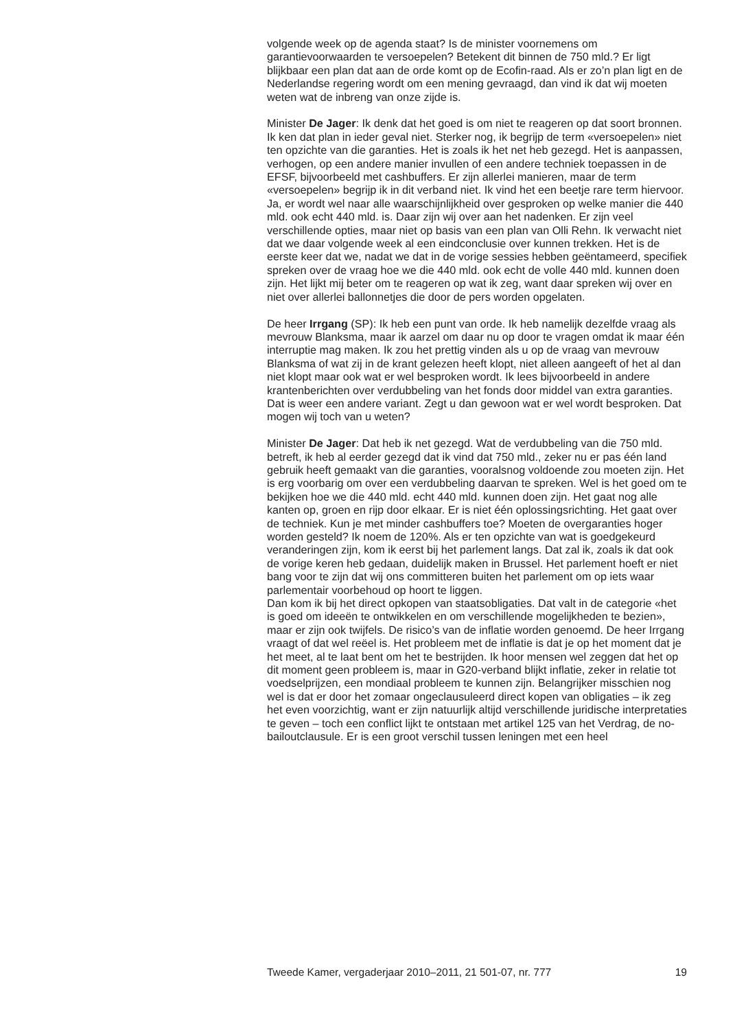volgende week op de agenda staat? Is de minister voornemens om garantievoorwaarden te versoepelen? Betekent dit binnen de 750 mld.? Er ligt blijkbaar een plan dat aan de orde komt op de Ecofin-raad. Als er zo’n plan ligt en de Nederlandse regering wordt om een mening gevraagd, dan vind ik dat wij moeten weten wat de inbreng van onze zijde is.
Minister De Jager: Ik denk dat het goed is om niet te reageren op dat soort bronnen. Ik ken dat plan in ieder geval niet. Sterker nog, ik begrijp de term «versoepelen» niet ten opzichte van die garanties. Het is zoals ik het net heb gezegd. Het is aanpassen, verhogen, op een andere manier invullen of een andere techniek toepassen in de EFSF, bijvoorbeeld met cashbuffers. Er zijn allerlei manieren, maar de term «versoepelen» begrijp ik in dit verband niet. Ik vind het een beetje rare term hiervoor. Ja, er wordt wel naar alle waarschijnlijkheid over gesproken op welke manier die 440 mld. ook echt 440 mld. is. Daar zijn wij over aan het nadenken. Er zijn veel verschillende opties, maar niet op basis van een plan van Olli Rehn. Ik verwacht niet dat we daar volgende week al een eindconclusie over kunnen trekken. Het is de eerste keer dat we, nadat we dat in de vorige sessies hebben geëntameerd, specifiek spreken over de vraag hoe we die 440 mld. ook echt de volle 440 mld. kunnen doen zijn. Het lijkt mij beter om te reageren op wat ik zeg, want daar spreken wij over en niet over allerlei ballonnetjes die door de pers worden opgelaten.
De heer Irrgang (SP): Ik heb een punt van orde. Ik heb namelijk dezelfde vraag als mevrouw Blanksma, maar ik aarzel om daar nu op door te vragen omdat ik maar één interruptie mag maken. Ik zou het prettig vinden als u op de vraag van mevrouw Blanksma of wat zij in de krant gelezen heeft klopt, niet alleen aangeeft of het al dan niet klopt maar ook wat er wel besproken wordt. Ik lees bijvoorbeeld in andere krantenberichten over verdubbeling van het fonds door middel van extra garanties. Dat is weer een andere variant. Zegt u dan gewoon wat er wel wordt besproken. Dat mogen wij toch van u weten?
Minister De Jager: Dat heb ik net gezegd. Wat de verdubbeling van die 750 mld. betreft, ik heb al eerder gezegd dat ik vind dat 750 mld., zeker nu er pas één land gebruik heeft gemaakt van die garanties, vooralsnog voldoende zou moeten zijn. Het is erg voorbarig om over een verdubbeling daarvan te spreken. Wel is het goed om te bekijken hoe we die 440 mld. echt 440 mld. kunnen doen zijn. Het gaat nog alle kanten op, groen en rijp door elkaar. Er is niet één oplossingsrichting. Het gaat over de techniek. Kun je met minder cashbuffers toe? Moeten de overgaranties hoger worden gesteld? Ik noem de 120%. Als er ten opzichte van wat is goedgekeurd veranderingen zijn, kom ik eerst bij het parlement langs. Dat zal ik, zoals ik dat ook de vorige keren heb gedaan, duidelijk maken in Brussel. Het parlement hoeft er niet bang voor te zijn dat wij ons committeren buiten het parlement om op iets waar parlementair voorbehoud op hoort te liggen.
Dan kom ik bij het direct opkopen van staatsobligaties. Dat valt in de categorie «het is goed om ideeën te ontwikkelen en om verschillende mogelijkheden te bezien», maar er zijn ook twijfels. De risico’s van de inflatie worden genoemd. De heer Irrgang vraagt of dat wel reëel is. Het probleem met de inflatie is dat je op het moment dat je het meet, al te laat bent om het te bestrijden. Ik hoor mensen wel zeggen dat het op dit moment geen probleem is, maar in G20-verband blijkt inflatie, zeker in relatie tot voedselprijzen, een mondiaal probleem te kunnen zijn. Belangrijker misschien nog wel is dat er door het zomaar ongeclausuleerd direct kopen van obligaties – ik zeg het even voorzichtig, want er zijn natuurlijk altijd verschillende juridische interpretaties te geven – toch een conflict lijkt te ontstaan met artikel 125 van het Verdrag, de no-bailoutclausule. Er is een groot verschil tussen leningen met een heel
Tweede Kamer, vergaderjaar 2010–2011, 21 501-07, nr. 777 19